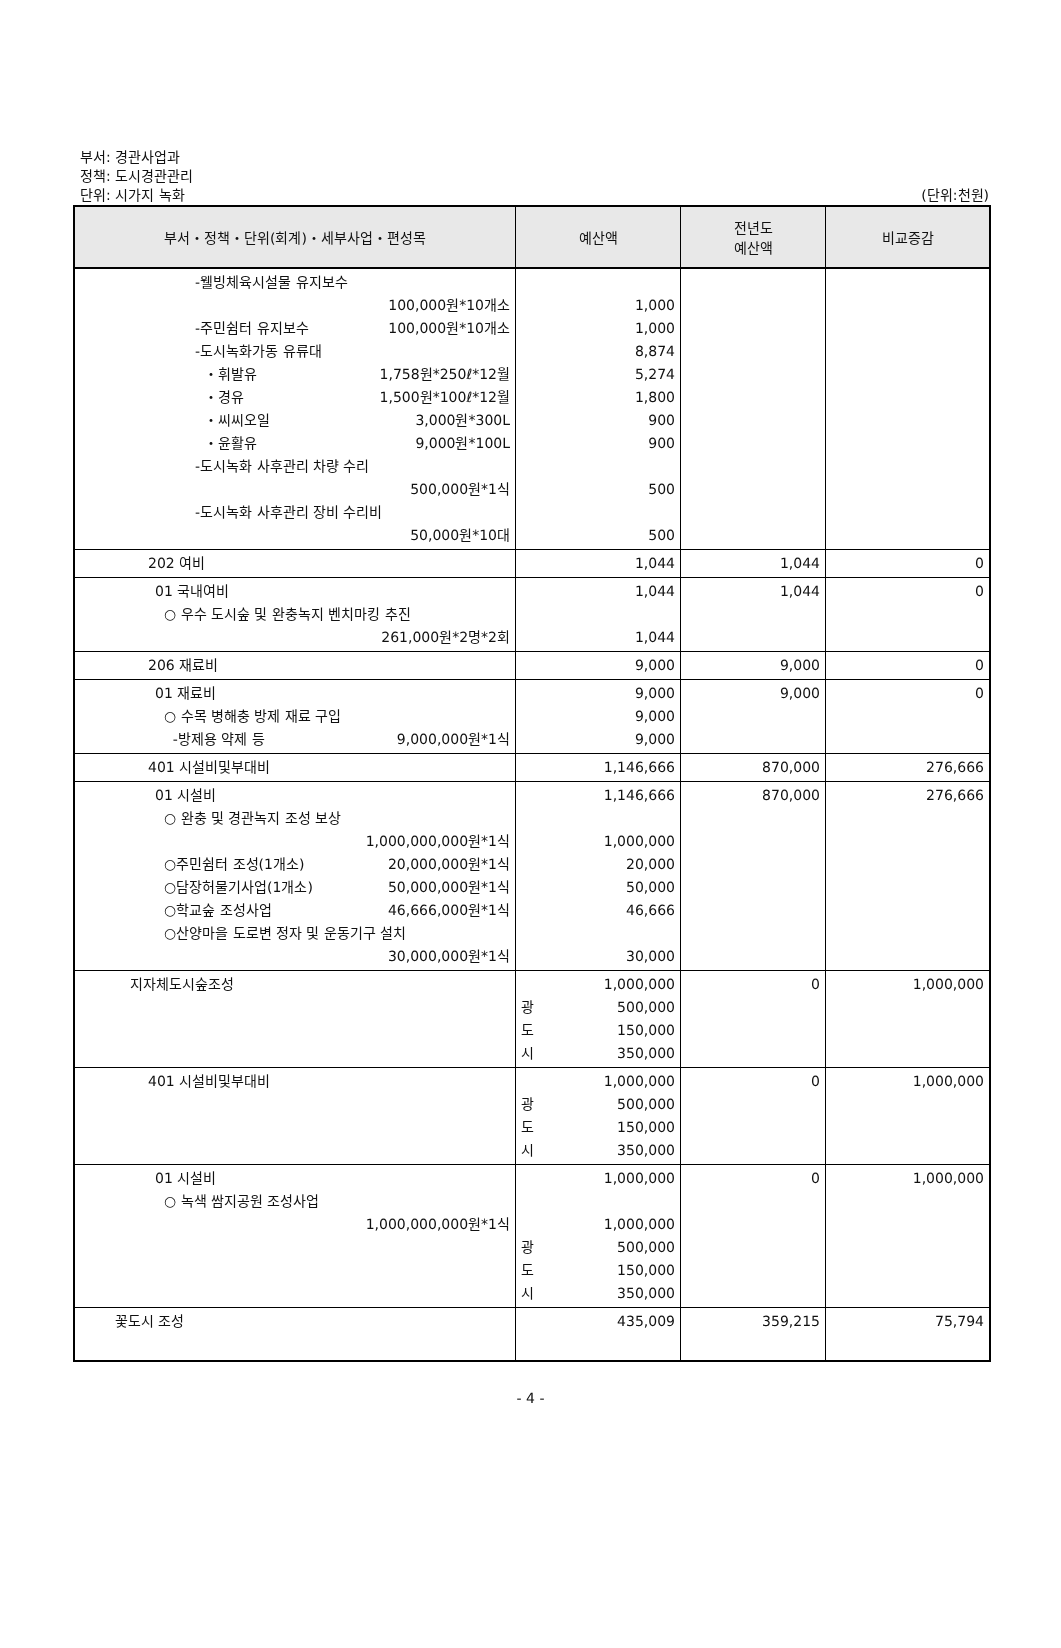부서: 경관사업과
정책: 도시경관관리
단위: 시가지 녹화
(단위:천원)
| 부서・정책・단위(회계)・세부사업・편성목 | 예산액 | 전년도 예산액 | 비교증감 |
| --- | --- | --- | --- |
| -웰빙체육시설물 유지보수 100,000원*10개소 -주민쉼터 유지보수 100,000원*10개소 -도시녹화가동 유류대 ・휘발유 1,758원*250ℓ*12월 ・경유 1,500원*100ℓ*12월 ・씨씨오일 3,000원*300L ・윤활유 9,000원*100L -도시녹화 사후관리 차량 수리 500,000원*1식 -도시녹화 사후관리 장비 수리비 50,000원*10대 | 1,000 1,000 8,874 5,274 1,800 900 900 500 500 | | |
| 202 여비 | 1,044 | 1,044 | 0 |
| 01 국내여비 ○ 우수 도시숲 및 완충녹지 벤치마킹 추진 261,000원*2명*2회 | 1,044 1,044 | 1,044 | 0 |
| 206 재료비 | 9,000 | 9,000 | 0 |
| 01 재료비 ○ 수목 병해충 방제 재료 구입 -방제용 약제 등 9,000,000원*1식 | 9,000 9,000 9,000 | 9,000 | 0 |
| 401 시설비및부대비 | 1,146,666 | 870,000 | 276,666 |
| 01 시설비 ○ 완충 및 경관녹지 조성 보상 1,000,000,000원*1식 ○주민쉼터 조성(1개소) 20,000,000원*1식 ○담장허물기사업(1개소) 50,000,000원*1식 ○학교숲 조성사업 46,666,000원*1식 ○산양마을 도로변 정자 및 운동기구 설치 30,000,000원*1식 | 1,146,666 1,000,000 20,000 50,000 46,666 30,000 | 870,000 | 276,666 |
| 지자체도시숲조성 | 1,000,000 광 500,000 도 150,000 시 350,000 | 0 | 1,000,000 |
| 401 시설비및부대비 | 1,000,000 광 500,000 도 150,000 시 350,000 | 0 | 1,000,000 |
| 01 시설비 ○ 녹색 쌈지공원 조성사업 1,000,000,000원*1식 | 1,000,000 1,000,000 광 500,000 도 150,000 시 350,000 | 0 | 1,000,000 |
| 꽃도시 조성 | 435,009 | 359,215 | 75,794 |
- 4 -